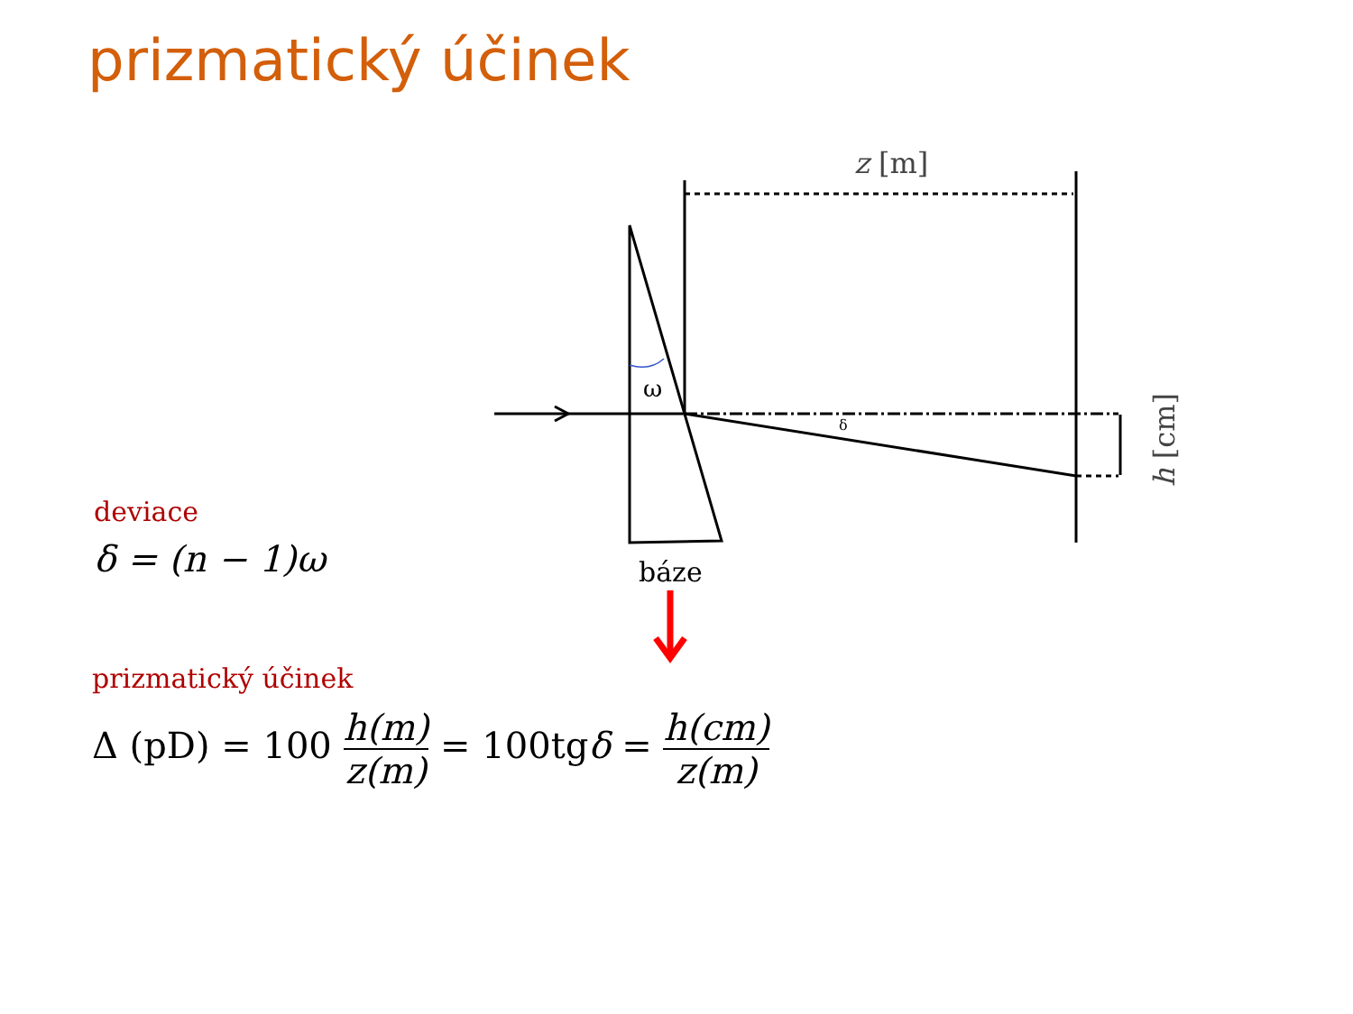prizmatický účinek
ω
δ
z [m]
h [cm]
báze
deviace
δ = (n − 1)ω
prizmatický účinek
Δ (pD) = 100 h(m) z(m) = 100tgδ = h(cm) z(m)